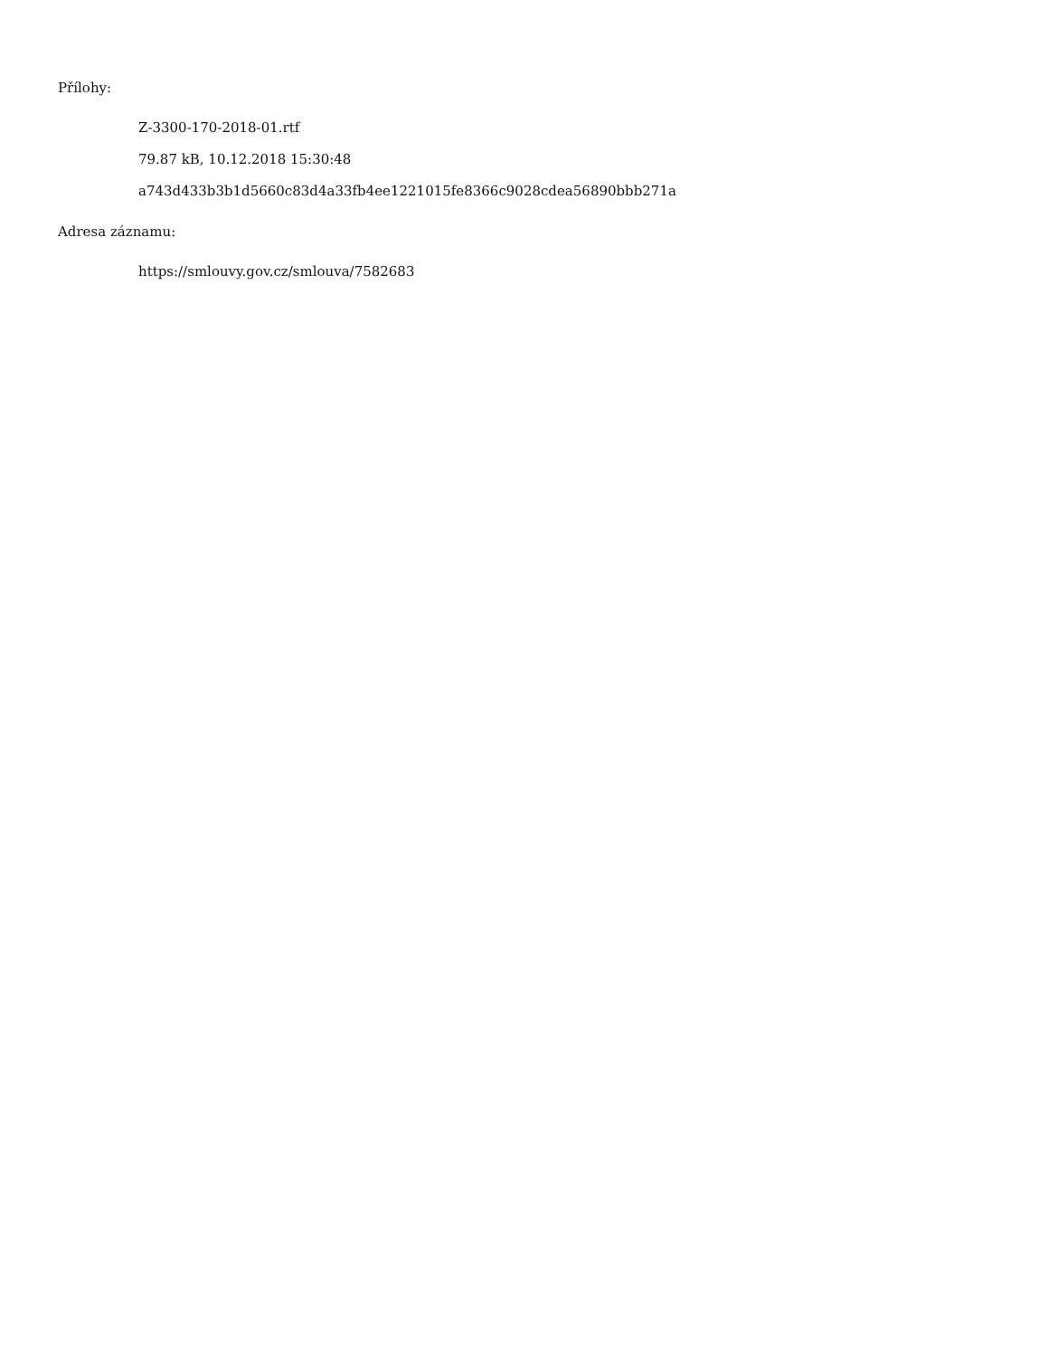Přílohy:
Z-3300-170-2018-01.rtf
79.87 kB, 10.12.2018 15:30:48
a743d433b3b1d5660c83d4a33fb4ee1221015fe8366c9028cdea56890bbb271a
Adresa záznamu:
https://smlouvy.gov.cz/smlouva/7582683